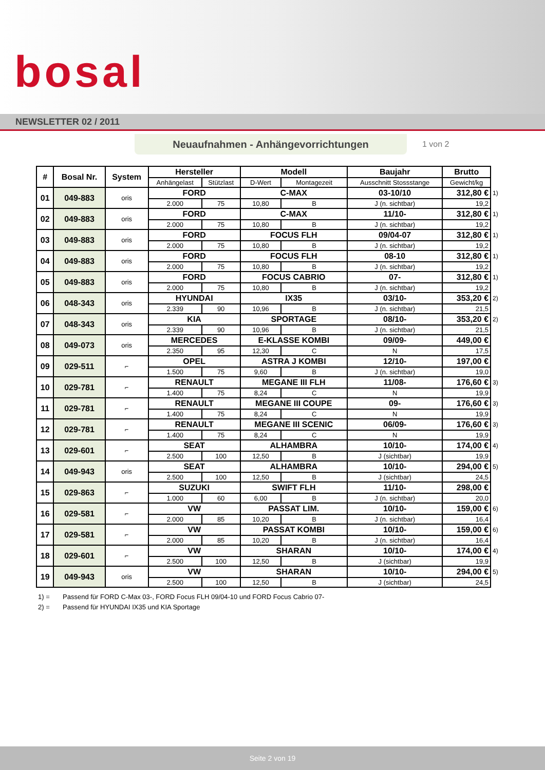bosal
NEWSLETTER 02 / 2011
Neuaufnahmen - Anhängevorrichtungen
1 von 2
| # | Bosal Nr. | System | Hersteller | | Modell | | Baujahr | Brutto | |
| --- | --- | --- | --- | --- | --- | --- | --- | --- | --- |
| | | | Anhängelast | Stützlast | D-Wert | Montagezeit | Ausschnitt Stossstange | Gewicht/kg | |
| 01 | 049-883 | oris | FORD | | C-MAX | | 03-10/10 | 312,80 € | 1) |
| | | | 2.000 | 75 | 10,80 | B | J (n. sichtbar) | 19,2 | |
| 02 | 049-883 | oris | FORD | | C-MAX | | 11/10- | 312,80 € | 1) |
| | | | 2.000 | 75 | 10,80 | B | J (n. sichtbar) | 19,2 | |
| 03 | 049-883 | oris | FORD | | FOCUS FLH | | 09/04-07 | 312,80 € | 1) |
| | | | 2.000 | 75 | 10,80 | B | J (n. sichtbar) | 19,2 | |
| 04 | 049-883 | oris | FORD | | FOCUS FLH | | 08-10 | 312,80 € | 1) |
| | | | 2.000 | 75 | 10,80 | B | J (n. sichtbar) | 19,2 | |
| 05 | 049-883 | oris | FORD | | FOCUS CABRIO | | 07- | 312,80 € | 1) |
| | | | 2.000 | 75 | 10,80 | B | J (n. sichtbar) | 19,2 | |
| 06 | 048-343 | oris | HYUNDAI | | IX35 | | 03/10- | 353,20 € | 2) |
| | | | 2.339 | 90 | 10,96 | B | J (n. sichtbar) | 21,5 | |
| 07 | 048-343 | oris | KIA | | SPORTAGE | | 08/10- | 353,20 € | 2) |
| | | | 2.339 | 90 | 10,96 | B | J (n. sichtbar) | 21,5 | |
| 08 | 049-073 | oris | MERCEDES | | E-KLASSE KOMBI | | 09/09- | 449,00 € | |
| | | | 2.350 | 95 | 12,30 | C | N | 17,5 | |
| 09 | 029-511 | ⌐ | OPEL | | ASTRA J KOMBI | | 12/10- | 197,00 € | |
| | | | 1.500 | 75 | 9,60 | B | J (n. sichtbar) | 19,0 | |
| 10 | 029-781 | ⌐ | RENAULT | | MEGANE III FLH | | 11/08- | 176,60 € | 3) |
| | | | 1.400 | 75 | 8,24 | C | N | 19,9 | |
| 11 | 029-781 | ⌐ | RENAULT | | MEGANE III COUPE | | 09- | 176,60 € | 3) |
| | | | 1.400 | 75 | 8,24 | C | N | 19,9 | |
| 12 | 029-781 | ⌐ | RENAULT | | MEGANE III SCENIC | | 06/09- | 176,60 € | 3) |
| | | | 1.400 | 75 | 8,24 | C | N | 19,9 | |
| 13 | 029-601 | ⌐ | SEAT | | ALHAMBRA | | 10/10- | 174,00 € | 4) |
| | | | 2.500 | 100 | 12,50 | B | J (sichtbar) | 19,9 | |
| 14 | 049-943 | oris | SEAT | | ALHAMBRA | | 10/10- | 294,00 € | 5) |
| | | | 2.500 | 100 | 12,50 | B | J (sichtbar) | 24,5 | |
| 15 | 029-863 | ⌐ | SUZUKI | | SWIFT FLH | | 11/10- | 298,00 € | |
| | | | 1.000 | 60 | 6,00 | B | J (n. sichtbar) | 20,0 | |
| 16 | 029-581 | ⌐ | VW | | PASSAT LIM. | | 10/10- | 159,00 € | 6) |
| | | | 2.000 | 85 | 10,20 | B | J (n. sichtbar) | 16,4 | |
| 17 | 029-581 | ⌐ | VW | | PASSAT KOMBI | | 10/10- | 159,00 € | 6) |
| | | | 2.000 | 85 | 10,20 | B | J (n. sichtbar) | 16,4 | |
| 18 | 029-601 | ⌐ | VW | | SHARAN | | 10/10- | 174,00 € | 4) |
| | | | 2.500 | 100 | 12,50 | B | J (sichtbar) | 19,9 | |
| 19 | 049-943 | oris | VW | | SHARAN | | 10/10- | 294,00 € | 5) |
| | | | 2.500 | 100 | 12,50 | B | J (sichtbar) | 24,5 | |
1) = Passend für FORD C-Max 03-, FORD Focus FLH 09/04-10 und FORD Focus Cabrio 07-
2) = Passend für HYUNDAI IX35 und KIA Sportage
Seite 2 von 19